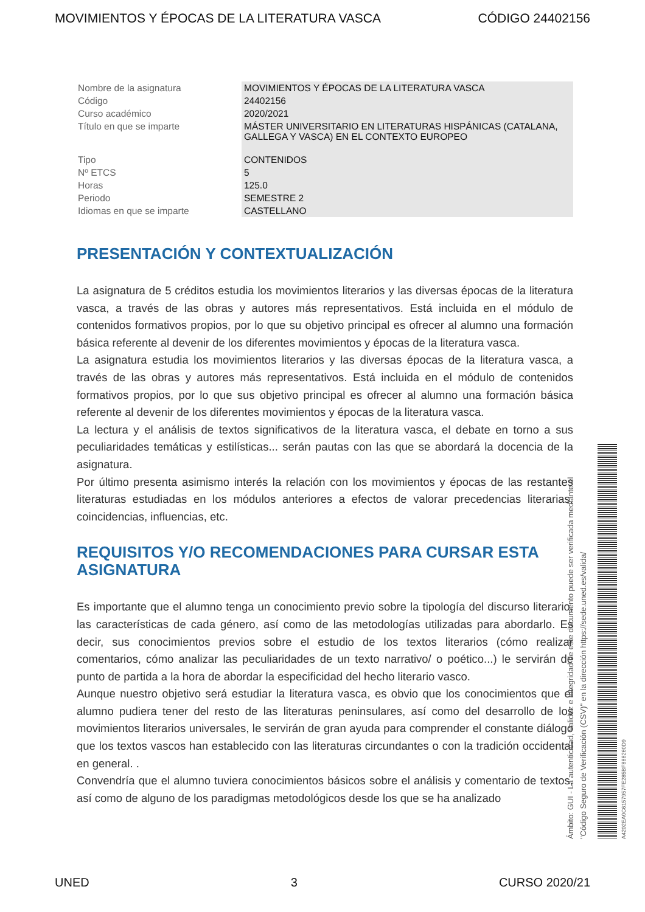MOVIMIENTOS Y ÉPOCAS DE LA LITERATURA VASCA CÓDIGO 24402156
| Nombre de la asignatura | MOVIMIENTOS Y ÉPOCAS DE LA LITERATURA VASCA |
| Código | 24402156 |
| Curso académico | 2020/2021 |
| Título en que se imparte | MÁSTER UNIVERSITARIO EN LITERATURAS HISPÁNICAS (CATALANA, GALLEGA Y VASCA) EN EL CONTEXTO EUROPEO |
| Tipo | CONTENIDOS |
| Nº ETCS | 5 |
| Horas | 125.0 |
| Periodo | SEMESTRE 2 |
| Idiomas en que se imparte | CASTELLANO |
PRESENTACIÓN Y CONTEXTUALIZACIÓN
La asignatura de 5 créditos estudia los movimientos literarios y las diversas épocas de la literatura vasca, a través de las obras y autores más representativos. Está incluida en el módulo de contenidos formativos propios, por lo que su objetivo principal es ofrecer al alumno una formación básica referente al devenir de los diferentes movimientos y épocas de la literatura vasca.
La asignatura estudia los movimientos literarios y las diversas épocas de la literatura vasca, a través de las obras y autores más representativos. Está incluida en el módulo de contenidos formativos propios, por lo que sus objetivo principal es ofrecer al alumno una formación básica referente al devenir de los diferentes movimientos y épocas de la literatura vasca.
La lectura y el análisis de textos significativos de la literatura vasca, el debate en torno a sus peculiaridades temáticas y estilísticas... serán pautas con las que se abordará la docencia de la asignatura.
Por último presenta asimismo interés la relación con los movimientos y épocas de las restantes literaturas estudiadas en los módulos anteriores a efectos de valorar precedencias literarias, coincidencias, influencias, etc.
REQUISITOS Y/O RECOMENDACIONES PARA CURSAR ESTA ASIGNATURA
Es importante que el alumno tenga un conocimiento previo sobre la tipología del discurso literario, las características de cada género, así como de las metodologías utilizadas para abordarlo. Es decir, sus conocimientos previos sobre el estudio de los textos literarios (cómo realizar comentarios, cómo analizar las peculiaridades de un texto narrativo/ o poético...) le servirán de punto de partida a la hora de abordar la especificidad del hecho literario vasco.
Aunque nuestro objetivo será estudiar la literatura vasca, es obvio que los conocimientos que el alumno pudiera tener del resto de las literaturas peninsulares, así como del desarrollo de los movimientos literarios universales, le servirán de gran ayuda para comprender el constante diálogo que los textos vascos han establecido con las literaturas circundantes o con la tradición occidental en general. .
Convendría que el alumno tuviera conocimientos básicos sobre el análisis y comentario de textos, así como de alguno de los paradigmas metodológicos desde los que se ha analizado
Ámbito: GUI - La autenticidad, validez e integridad de este documento puede ser verificada mediante el
"Código Seguro de Verificación (CSV)" en la dirección https://sede.uned.es/valida/
A4202EA0C6157957FE285BF888260D9
UNED 3 CURSO 2020/21